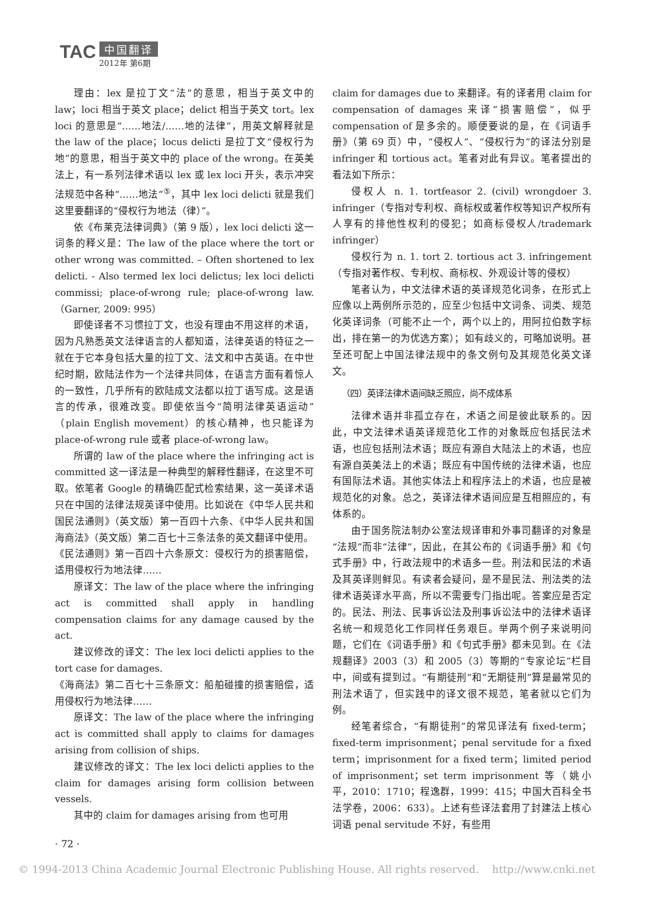TAC
中国翻译
2012年 第6期
理由：lex 是拉丁文“法”的意思，相当于英文中的 law；loci 相当于英文 place；delict 相当于英文 tort。lex loci 的意思是“……地法/……地的法律”，用英文解释就是 the law of the place；locus delicti 是拉丁文“侵权行为地”的意思，相当于英文中的 place of the wrong。在英美法上，有一系列法律术语以 lex 或 lex loci 开头，表示冲突法规范中各种“……地法”<sup>⑤</sup>，其中 lex loci delicti 就是我们这里要翻译的“侵权行为地法（律）”。
依《布莱克法律词典》（第 9 版），lex loci delicti 这一词条的释义是：The law of the place where the tort or other wrong was committed. – Often shortened to lex delicti. - Also termed lex loci delictus; lex loci delicti commissi; place-of-wrong rule; place-of-wrong law.（Garner, 2009: 995）
即使译者不习惯拉丁文，也没有理由不用这样的术语，因为凡熟悉英文法律语言的人都知道，法律英语的特征之一就在于它本身包括大量的拉丁文、法文和中古英语。在中世纪时期，欧陆法作为一个法律共同体，在语言方面有着惊人的一致性，几乎所有的欧陆成文法都以拉丁语写成。这是语言的传承，很难改变。即使依当今“简明法律英语运动”（plain English movement）的核心精神，也只能译为 place-of-wrong rule 或者 place-of-wrong law。
所谓的 law of the place where the infringing act is committed 这一译法是一种典型的解释性翻译，在这里不可取。依笔者 Google 的精确匹配式检索结果，这一英译术语只在中国的法律法规英译中使用。比如说在《中华人民共和国民法通则》（英文版）第一百四十六条、《中华人民共和国海商法》（英文版）第二百七十三条法条的英文翻译中使用。
《民法通则》第一百四十六条原文：侵权行为的损害赔偿，适用侵权行为地法律……
原译文：The law of the place where the infringing act is committed shall apply in handling compensation claims for any damage caused by the act.
建议修改的译文：The lex loci delicti applies to the tort case for damages.
《海商法》第二百七十三条原文：船舶碰撞的损害赔偿，适用侵权行为地法律……
原译文：The law of the place where the infringing act is committed shall apply to claims for damages arising from collision of ships.
建议修改的译文：The lex loci delicti applies to the claim for damages arising form collision between vessels.
其中的 claim for damages arising from 也可用
claim for damages due to 来翻译。有的译者用 claim for compensation of damages 来译“损害赔偿”，似乎 compensation of 是多余的。顺便要说的是，在《词语手册》（第 69 页）中，“侵权人”、“侵权行为”的译法分别是 infringer 和 tortious act。笔者对此有异议。笔者提出的看法如下所示：
侵权人 n. 1. tortfeasor 2. (civil) wrongdoer 3. infringer（专指对专利权、商标权或著作权等知识产权所有人享有的排他性权利的侵犯；如商标侵权人/trademark infringer）
侵权行为 n. 1. tort 2. tortious act 3. infringement（专指对著作权、专利权、商标权、外观设计等的侵权）
笔者认为，中文法律术语的英译规范化词条，在形式上应像以上两例所示范的，应至少包括中文词条、词类、规范化英译词条（可能不止一个，两个以上的，用阿拉伯数字标出，排在第一的为优选方案）；如有歧义的，可略加说明。甚至还可配上中国法律法规中的条文例句及其规范化英文译文。
（四）英译法律术语间缺乏照应，尚不成体系
法律术语并非孤立存在，术语之间是彼此联系的。因此，中文法律术语英译规范化工作的对象既应包括民法术语，也应包括刑法术语；既应有源自大陆法上的术语，也应有源自英美法上的术语；既应有中国传统的法律术语，也应有国际法术语。其他实体法上和程序法上的术语，也应是被规范化的对象。总之，英译法律术语间应是互相照应的，有体系的。
由于国务院法制办公室法规译审和外事司翻译的对象是“法规”而非“法律”，因此，在其公布的《词语手册》和《句式手册》中，行政法规中的术语多一些。刑法和民法的术语及其英译则鲜见。有读者会疑问，是不是民法、刑法类的法律术语英译水平高，所以不需要专门指出呢。答案应是否定的。民法、刑法、民事诉讼法及刑事诉讼法中的法律术语译名统一和规范化工作同样任务艰巨。举两个例子来说明问题，它们在《词语手册》和《句式手册》都未见到。在《法规翻译》2003（3）和 2005（3）等期的“专家论坛”栏目中，间或有提到过。“有期徒刑”和“无期徒刑”算是最常见的刑法术语了，但实践中的译文很不规范，笔者就以它们为例。
经笔者综合，“有期徒刑”的常见译法有 fixed-term；fixed-term imprisonment；penal servitude for a fixed term；imprisonment for a fixed term；limited period of imprisonment；set term imprisonment 等（姚小平，2010：1710；程逸群，1999：415；中国大百科全书法学卷，2006：633）。上述有些译法套用了封建法上核心词语 penal servitude 不好，有些用
· 72 ·
© 1994-2013 China Academic Journal Electronic Publishing House. All rights reserved. http://www.cnki.net